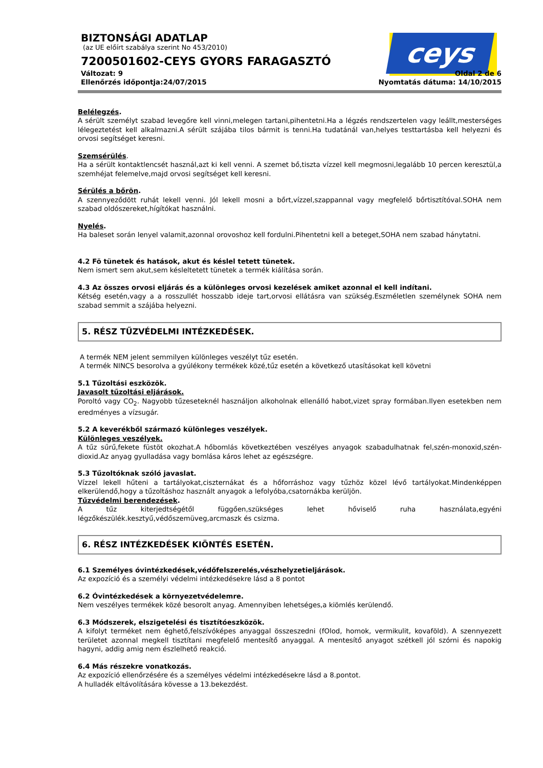ceys
BIZTONSÁGI ADATLAP
(az UE előírt szabálya szerint No 453/2010)
7200501602-CEYS GYORS FARAGASZTÓ
Változat: 9 Oldal 2 de 6
Ellenőrzés időpontja:24/07/2015 Nyomtatás dátuma: 14/10/2015
Belélegzés.
A sérült személyt szabad levegőre kell vinni,melegen tartani,pihentetni.Ha a légzés rendszertelen vagy leállt,mesterséges lélegeztetést kell alkalmazni.A sérült szájába tilos bármit is tenni.Ha tudatánál van,helyes testtartásba kell helyezni és orvosi segítséget keresni.
Szemsérülés.
Ha a sérült kontaktlencsét használ,azt ki kell venni. A szemet bő,tiszta vízzel kell megmosni,legalább 10 percen keresztül,a szemhéjat felemelve,majd orvosi segítséget kell keresni.
Sérülés a bőrön.
A szennyeződött ruhát lekell venni. Jól lekell mosni a bőrt,vízzel,szappannal vagy megfelelő bőrtisztítóval.SOHA nem szabad oldószereket,hígítókat használni.
Nyelés.
Ha baleset során lenyel valamit,azonnal orovoshoz kell fordulni.Pihentetni kell a beteget,SOHA nem szabad hánytatni.
4.2 Fö tünetek és hatások, akut és késlel tetett tünetek.
Nem ismert sem akut,sem késleltetett tünetek a termék kiálítása során.
4.3 Az összes orvosi eljárás és a különleges orvosi kezelések amiket azonnal el kell indítani.
Kétség esetén,vagy a a rosszullét hosszabb ideje tart,orvosi ellátásra van szükség.Eszméletlen személynek SOHA nem szabad semmit a szájába helyezni.
5. RÉSZ TŰZVÉDELMI INTÉZKEDÉSEK.
A termék NEM jelent semmilyen különleges veszélyt tűz esetén.
A termék NINCS besorolva a gyúlékony termékek közé,tűz esetén a következő utasításokat kell követni
5.1 Tűzoltási eszközök.
Javasolt tűzoltási eljárások.
Poroltó vagy CO<sub>2</sub>. Nagyobb tűzeseteknél használjon alkoholnak ellenálló habot,vizet spray formában.Ilyen esetekben nem eredményes a vízsugár.
5.2 A keverékből származó különleges veszélyek.
Különleges veszélyek.
A tűz sűrű,fekete füstöt okozhat.A hőbomlás következtében veszélyes anyagok szabadulhatnak fel,szén-monoxid,szén-dioxid.Az anyag gyulladása vagy bomlása káros lehet az egészségre.
5.3 Tűzoltóknak szóló javaslat.
Vízzel lekell hűteni a tartályokat,ciszternákat és a hőforráshoz vagy tűzhöz közel lévő tartályokat.Mindenképpen elkerülendő,hogy a tűzoltáshoz használt anyagok a lefolyóba,csatornákba kerüljön.
Tűzvédelmi berendezések.
A tűz kiterjedtségétől függően,szükséges lehet hőviselő ruha használata,egyéni légzőkészülék.kesztyű,védőszemüveg,arcmaszk és csizma.
6. RÉSZ INTÉZKEDÉSEK KIÖNTÉS ESETÉN.
6.1 Személyes óvintézkedések,védőfelszerelés,vészhelyzetieljárások.
Az expozíció és a személyi védelmi intézkedésekre lásd a 8 pontot
6.2 Óvintézkedések a környezetvédelemre.
Nem veszélyes termékek közé besorolt anyag. Amennyiben lehetséges,a kiömlés kerülendő.
6.3 Módszerek, elszigetelési és tisztítóeszközök.
A kifolyt terméket nem éghető,felszívóképes anyaggal összeszedni (fOlod, homok, vermikulit, kovaföld). A szennyezett területet azonnal megkell tisztítani megfelelő mentesítő anyaggal. A mentesítő anyagot szétkell jól szórni és napokig hagyni, addig amig nem észlelhető reakció.
6.4 Más részekre vonatkozás.
Az expozíció ellenőrzésére és a személyes védelmi intézkedésekre lásd a 8.pontot.
A hulladék eltávolítására kövesse a 13.bekezdést.